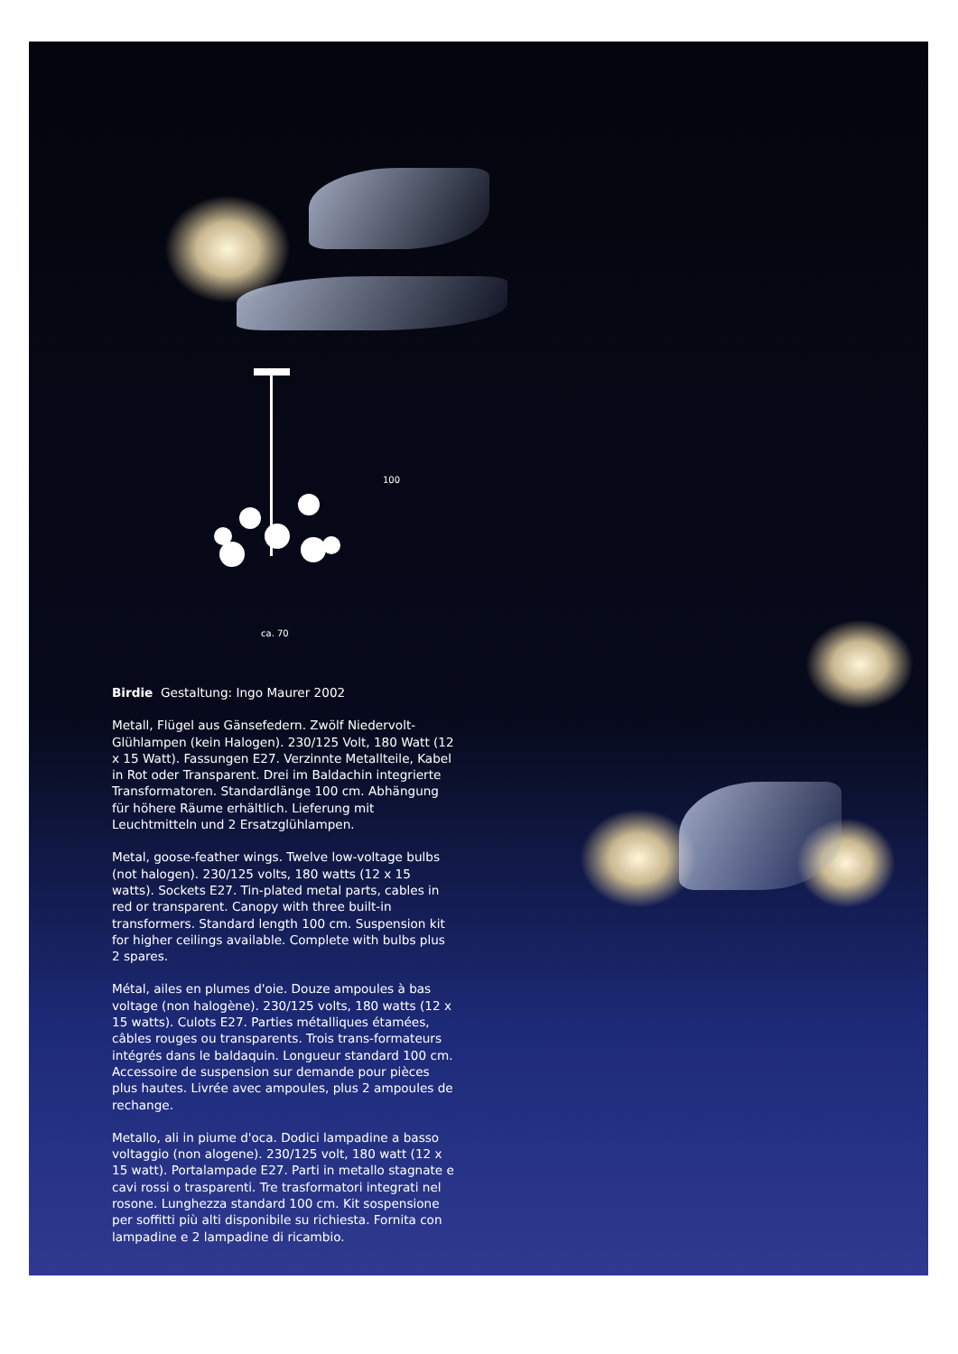100
ca. 70
Birdie Gestaltung: Ingo Maurer 2002
Metall, Flügel aus Gänsefedern. Zwölf Niedervolt-Glühlampen (kein Halogen). 230/125 Volt, 180 Watt (12 x 15 Watt). Fassungen E27. Verzinnte Metallteile, Kabel in Rot oder Transparent. Drei im Baldachin integrierte Transformatoren. Standardlänge 100 cm. Abhängung für höhere Räume erhältlich. Lieferung mit Leuchtmitteln und 2 Ersatzglühlampen.
Metal, goose-feather wings. Twelve low-voltage bulbs (not halogen). 230/125 volts, 180 watts (12 x 15 watts). Sockets E27. Tin-plated metal parts, cables in red or transparent. Canopy with three built-in transformers. Standard length 100 cm. Suspension kit for higher ceilings available. Complete with bulbs plus 2 spares.
Métal, ailes en plumes d'oie. Douze ampoules à bas voltage (non halogène). 230/125 volts, 180 watts (12 x 15 watts). Culots E27. Parties métalliques étamées, câbles rouges ou transparents. Trois trans-formateurs intégrés dans le baldaquin. Longueur standard 100 cm. Accessoire de suspension sur demande pour pièces plus hautes. Livrée avec ampoules, plus 2 ampoules de rechange.
Metallo, ali in piume d'oca. Dodici lampadine a basso voltaggio (non alogene). 230/125 volt, 180 watt (12 x 15 watt). Portalampade E27. Parti in metallo stagnate e cavi rossi o trasparenti. Tre trasformatori integrati nel rosone. Lunghezza standard 100 cm. Kit sospensione per soffitti più alti disponibile su richiesta. Fornita con lampadine e 2 lampadine di ricambio.